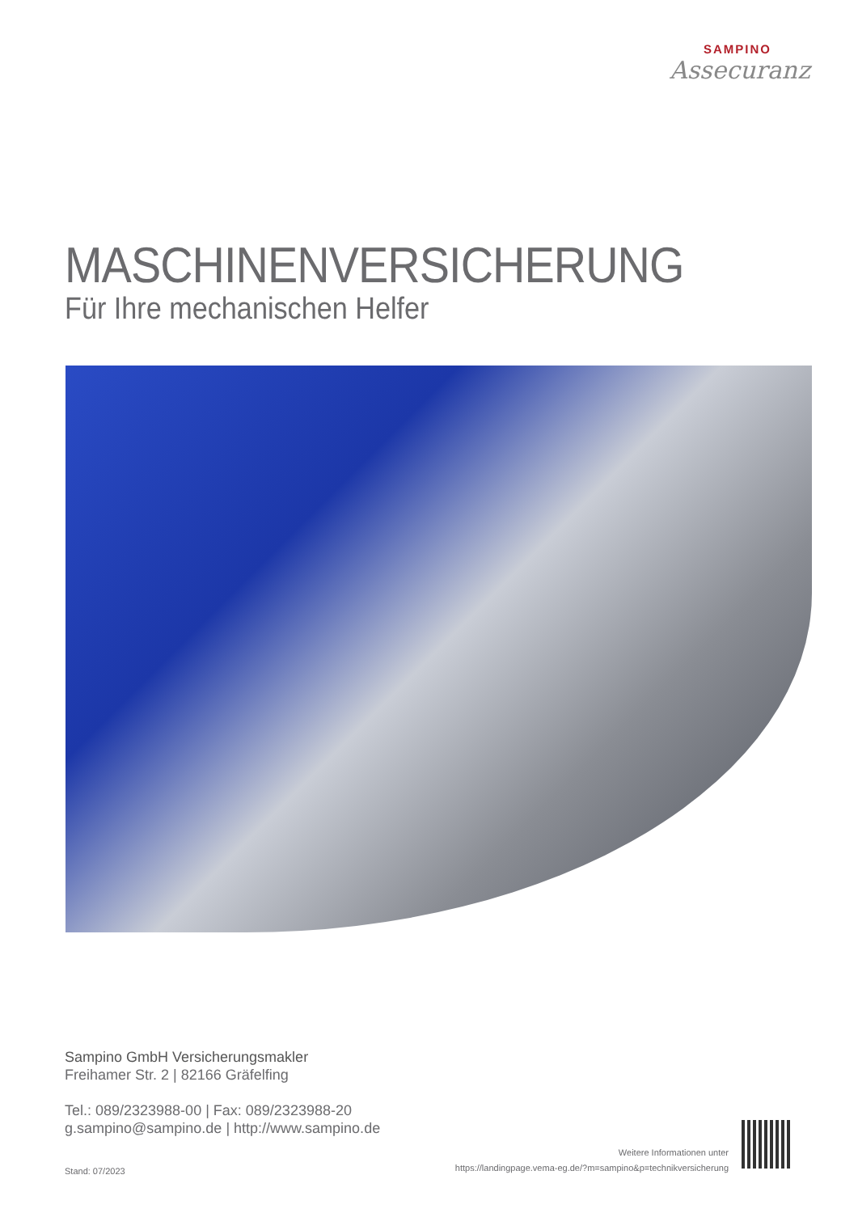SAMPINO
Assecuranz
MASCHINENVERSICHERUNG
Für Ihre mechanischen Helfer
Sampino GmbH Versicherungsmakler
Freihamer Str. 2 | 82166 Gräfelfing
Tel.: 089/2323988-00 | Fax: 089/2323988-20
g.sampino@sampino.de | http://www.sampino.de
Stand: 07/2023
Weitere Informationen unter
https://landingpage.vema-eg.de/?m=sampino&p=technikversicherung